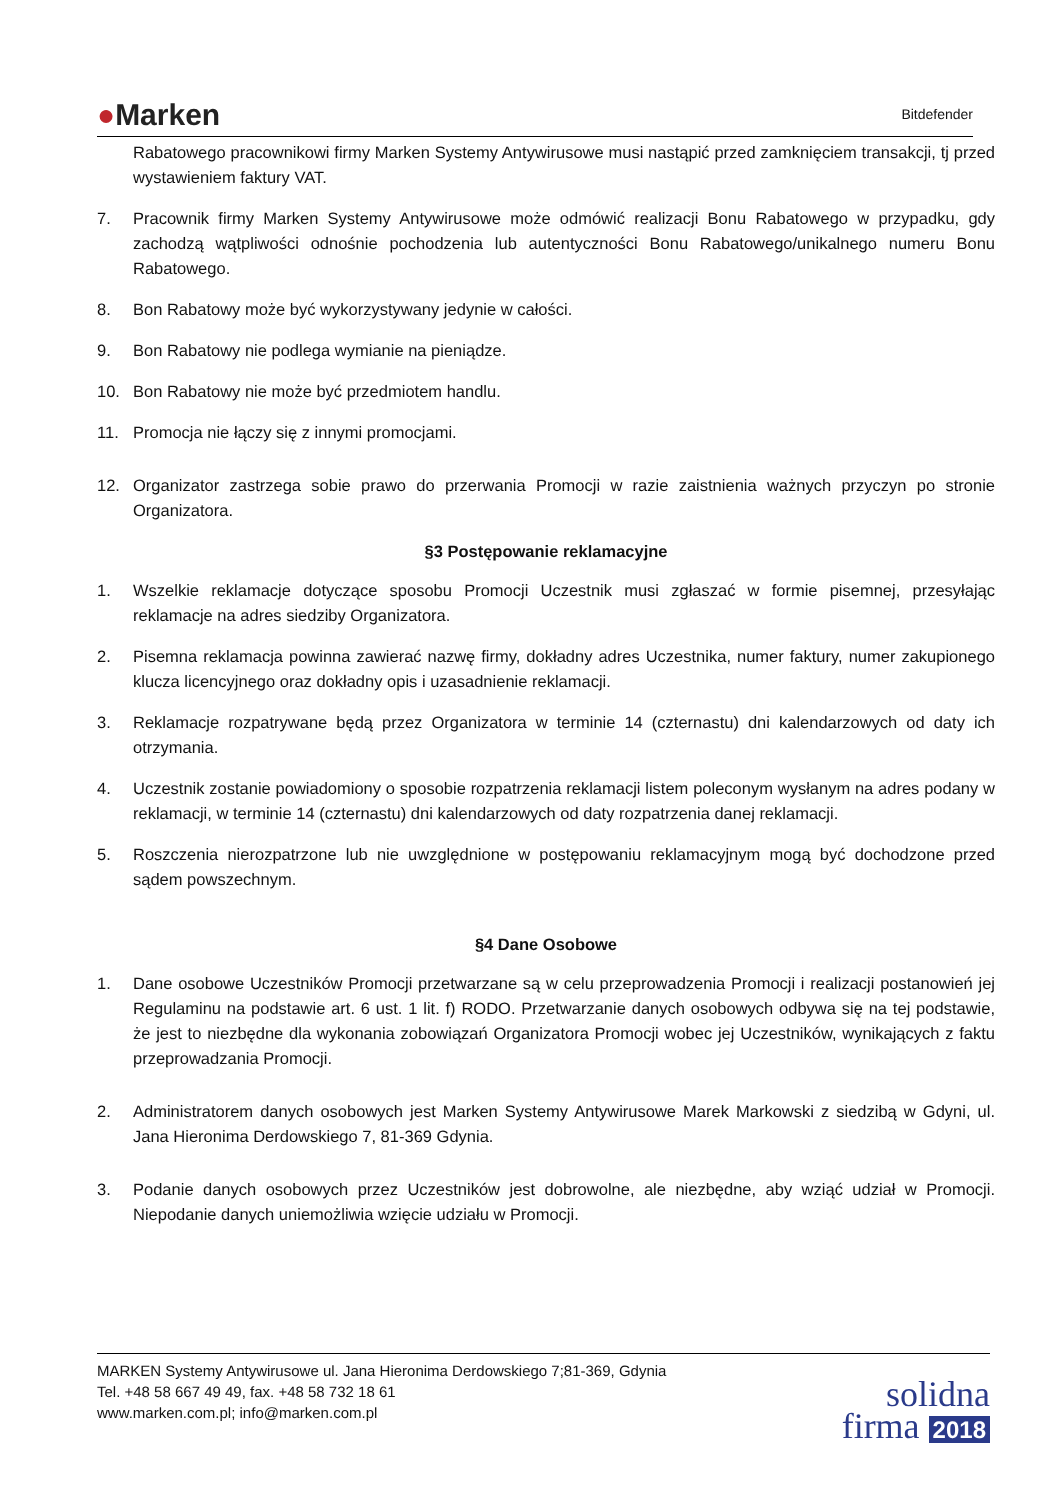●Marken
Bitdefender
Rabatowego pracownikowi firmy Marken Systemy Antywirusowe musi nastąpić przed zamknięciem transakcji, tj przed wystawieniem faktury VAT.
7. Pracownik firmy Marken Systemy Antywirusowe może odmówić realizacji Bonu Rabatowego w przypadku, gdy zachodzą wątpliwości odnośnie pochodzenia lub autentyczności Bonu Rabatowego/unikalnego numeru Bonu Rabatowego.
8. Bon Rabatowy może być wykorzystywany jedynie w całości.
9. Bon Rabatowy nie podlega wymianie na pieniądze.
10. Bon Rabatowy nie może być przedmiotem handlu.
11. Promocja nie łączy się z innymi promocjami.
12. Organizator zastrzega sobie prawo do przerwania Promocji w razie zaistnienia ważnych przyczyn po stronie Organizatora.
§3 Postępowanie reklamacyjne
1. Wszelkie reklamacje dotyczące sposobu Promocji Uczestnik musi zgłaszać w formie pisemnej, przesyłając reklamacje na adres siedziby Organizatora.
2. Pisemna reklamacja powinna zawierać nazwę firmy, dokładny adres Uczestnika, numer faktury, numer zakupionego klucza licencyjnego oraz dokładny opis i uzasadnienie reklamacji.
3. Reklamacje rozpatrywane będą przez Organizatora w terminie 14 (czternastu) dni kalendarzowych od daty ich otrzymania.
4. Uczestnik zostanie powiadomiony o sposobie rozpatrzenia reklamacji listem poleconym wysłanym na adres podany w reklamacji, w terminie 14 (czternastu) dni kalendarzowych od daty rozpatrzenia danej reklamacji.
5. Roszczenia nierozpatrzone lub nie uwzględnione w postępowaniu reklamacyjnym mogą być dochodzone przed sądem powszechnym.
§4 Dane Osobowe
1. Dane osobowe Uczestników Promocji przetwarzane są w celu przeprowadzenia Promocji i realizacji postanowień jej Regulaminu na podstawie art. 6 ust. 1 lit. f) RODO. Przetwarzanie danych osobowych odbywa się na tej podstawie, że jest to niezbędne dla wykonania zobowiązań Organizatora Promocji wobec jej Uczestników, wynikających z faktu przeprowadzania Promocji.
2. Administratorem danych osobowych jest Marken Systemy Antywirusowe Marek Markowski z siedzibą w Gdyni, ul. Jana Hieronima Derdowskiego 7, 81-369 Gdynia.
3. Podanie danych osobowych przez Uczestników jest dobrowolne, ale niezbędne, aby wziąć udział w Promocji. Niepodanie danych uniemożliwia wzięcie udziału w Promocji.
MARKEN Systemy Antywirusowe ul. Jana Hieronima Derdowskiego 7;81-369, Gdynia
Tel. +48 58 667 49 49, fax. +48 58 732 18 61
www.marken.com.pl; info@marken.com.pl
solidna
firma 2018